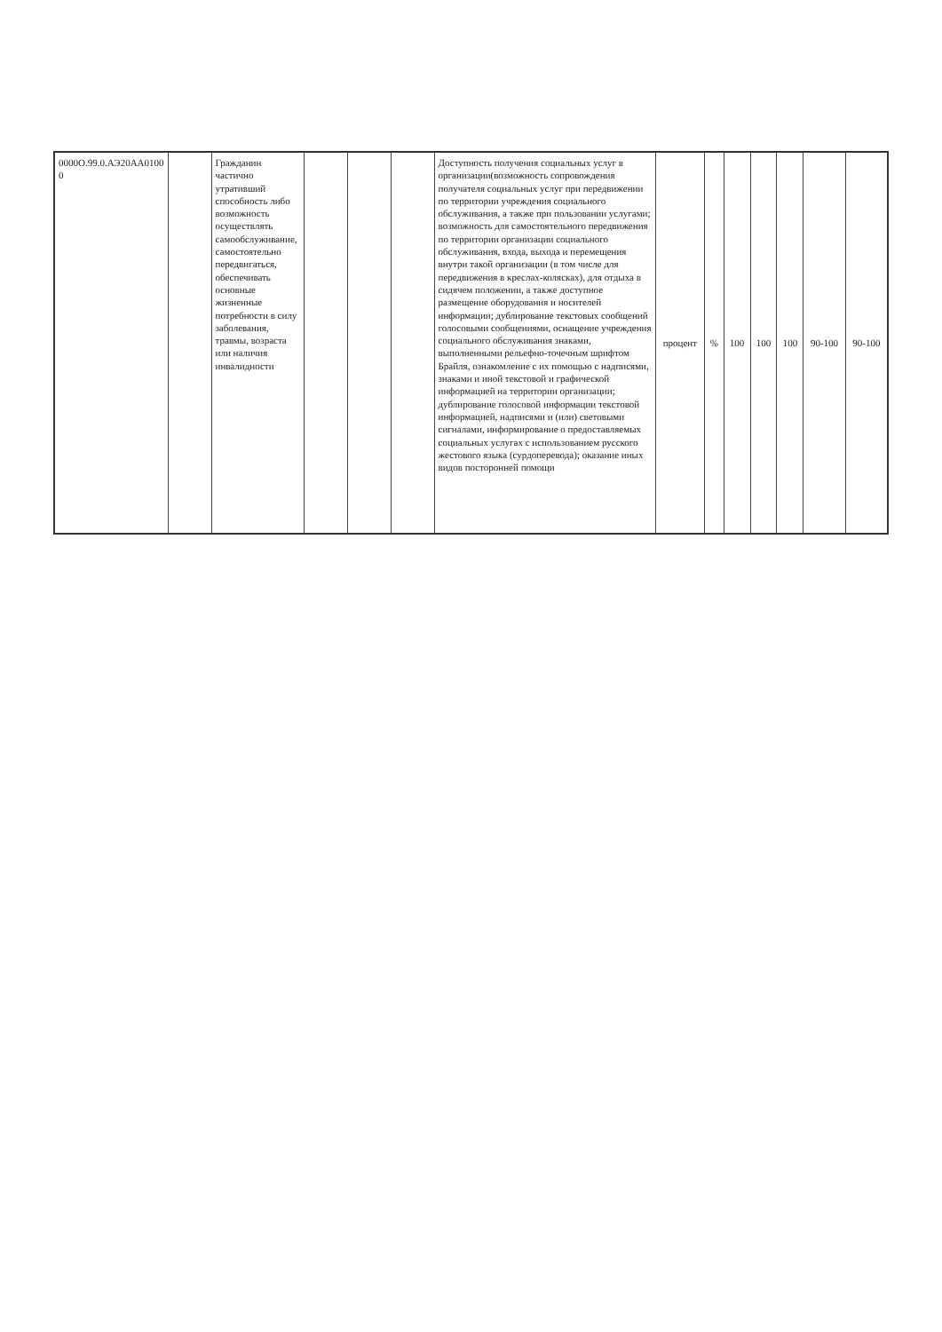| 0000О.99.0.АЭ20АА0100 0 | | Гражданин частично утративший способность либо возможность осуществлять самообслуживание, самостоятельно передвигаться, обеспечивать основные жизненные потребности в силу заболевания, травмы, возраста или наличия инвалидности | | | | Доступность получения социальных услуг в организации(возможность сопровождения получателя социальных услуг при передвижении по территории учреждения социального обслуживания, а также при пользовании услугами; возможность для самостоятельного передвижения по территории организации социального обслуживания, входа, выхода и перемещения внутри такой организации (в том числе для передвижения в креслах-колясках), для отдыха в сидячем положении, а также доступное размещение оборудования и носителей информации; дублирование текстовых сообщений голосовыми сообщениями, оснащение учреждения социального обслуживания знаками, выполненными рельефно-точечным шрифтом Брайля, ознакомление с их помощью с надписями, знаками и иной текстовой и графической информацией на территории организации; дублирование голосовой информации текстовой информацией, надписями и (или) световыми сигналами, информирование о предоставляемых социальных услугах с использованием русского жестового языка (сурдоперевода); оказание иных видов посторонней помощи | процент | % | 100 | 100 | 100 | 90-100 | 90-100 |